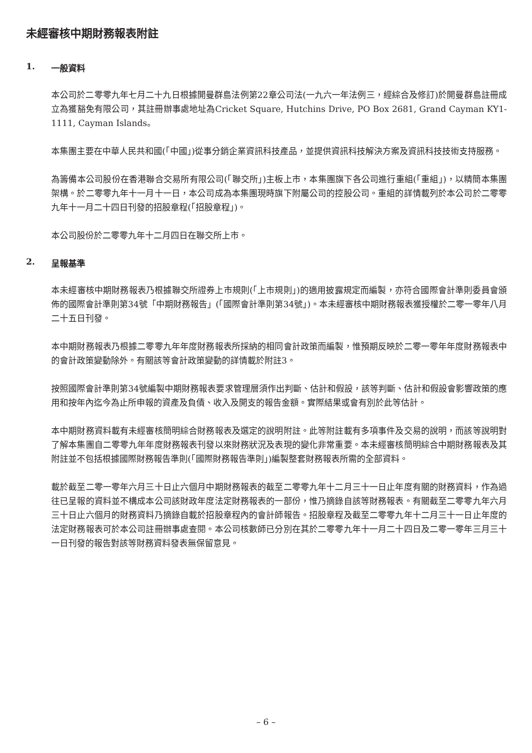未經審核中期財務報表附註
1. 一般資料
本公司於二零零九年七月二十九日根據開曼群島法例第22章公司法(一九六一年法例三，經綜合及修訂)於開曼群島註冊成立為獲豁免有限公司，其註冊辦事處地址為Cricket Square, Hutchins Drive, PO Box 2681, Grand Cayman KY1-1111, Cayman Islands。
本集團主要在中華人民共和國(「中國」)從事分銷企業資訊科技產品，並提供資訊科技解決方案及資訊科技技術支持服務。
為籌備本公司股份在香港聯合交易所有限公司(「聯交所」)主板上市，本集團旗下各公司進行重組(「重組」)，以精簡本集團架構。於二零零九年十一月十一日，本公司成為本集團現時旗下附屬公司的控股公司。重組的詳情載列於本公司於二零零九年十一月二十四日刊發的招股章程(「招股章程」)。
本公司股份於二零零九年十二月四日在聯交所上市。
2. 呈報基準
本未經審核中期財務報表乃根據聯交所證券上市規則(「上市規則」)的適用披露規定而編製，亦符合國際會計準則委員會頒佈的國際會計準則第34號「中期財務報告」(「國際會計準則第34號」)。本未經審核中期財務報表獲授權於二零一零年八月二十五日刊發。
本中期財務報表乃根據二零零九年年度財務報表所採納的相同會計政策而編製，惟預期反映於二零一零年年度財務報表中的會計政策變動除外。有關該等會計政策變動的詳情載於附註3。
按照國際會計準則第34號編製中期財務報表要求管理層須作出判斷、估計和假設，該等判斷、估計和假設會影響政策的應用和按年內迄今為止所申報的資產及負債、收入及開支的報告金額。實際結果或會有別於此等估計。
本中期財務資料載有未經審核簡明綜合財務報表及選定的說明附註。此等附註載有多項事件及交易的說明，而該等說明對了解本集團自二零零九年年度財務報表刊發以來財務狀況及表現的變化非常重要。本未經審核簡明綜合中期財務報表及其附註並不包括根據國際財務報告準則(「國際財務報告準則」)編製整套財務報表所需的全部資料。
載於截至二零一零年六月三十日止六個月中期財務報表的截至二零零九年十二月三十一日止年度有關的財務資料，作為過往已呈報的資料並不構成本公司該財政年度法定財務報表的一部份，惟乃摘錄自該等財務報表。有關截至二零零九年六月三十日止六個月的財務資料乃摘錄自載於招股章程內的會計師報告。招股章程及截至二零零九年十二月三十一日止年度的法定財務報表可於本公司註冊辦事處查閱。本公司核數師已分別在其於二零零九年十一月二十四日及二零一零年三月三十一日刊發的報告對該等財務資料發表無保留意見。
– 6 –